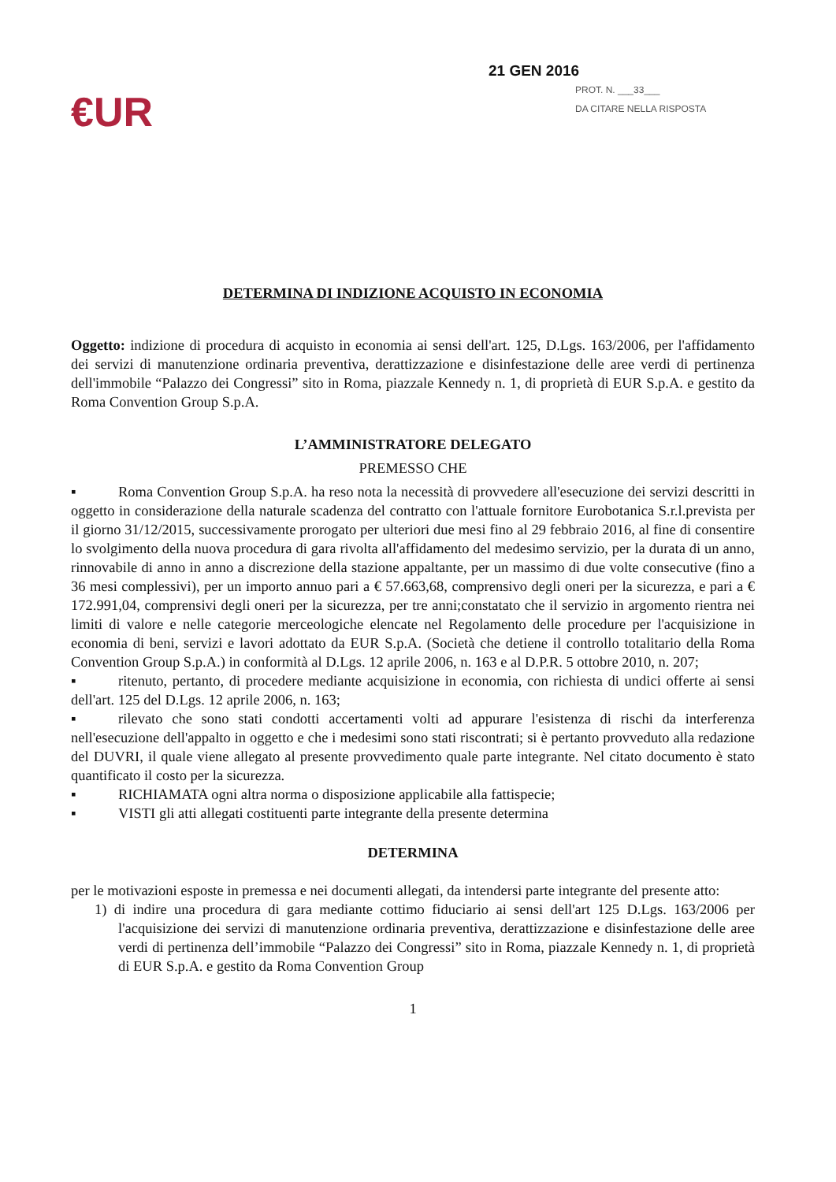21 GEN 2016
PROT. N. ___33___
DA CITARE NELLA RISPOSTA
€UR
DETERMINA DI INDIZIONE ACQUISTO IN ECONOMIA
Oggetto: indizione di procedura di acquisto in economia ai sensi dell'art. 125, D.Lgs. 163/2006, per l'affidamento dei servizi di manutenzione ordinaria preventiva, derattizzazione e disinfestazione delle aree verdi di pertinenza dell'immobile “Palazzo dei Congressi” sito in Roma, piazzale Kennedy n. 1, di proprietà di EUR S.p.A. e gestito da Roma Convention Group S.p.A.
L’AMMINISTRATORE DELEGATO
PREMESSO CHE
▪ Roma Convention Group S.p.A. ha reso nota la necessità di provvedere all'esecuzione dei servizi descritti in oggetto in considerazione della naturale scadenza del contratto con l'attuale fornitore Eurobotanica S.r.l.prevista per il giorno 31/12/2015, successivamente prorogato per ulteriori due mesi fino al 29 febbraio 2016, al fine di consentire lo svolgimento della nuova procedura di gara rivolta all'affidamento del medesimo servizio, per la durata di un anno, rinnovabile di anno in anno a discrezione della stazione appaltante, per un massimo di due volte consecutive (fino a 36 mesi complessivi), per un importo annuo pari a € 57.663,68, comprensivo degli oneri per la sicurezza, e pari a € 172.991,04, comprensivi degli oneri per la sicurezza, per tre anni;constatato che il servizio in argomento rientra nei limiti di valore e nelle categorie merceologiche elencate nel Regolamento delle procedure per l'acquisizione in economia di beni, servizi e lavori adottato da EUR S.p.A. (Società che detiene il controllo totalitario della Roma Convention Group S.p.A.) in conformità al D.Lgs. 12 aprile 2006, n. 163 e al D.P.R. 5 ottobre 2010, n. 207;
▪ ritenuto, pertanto, di procedere mediante acquisizione in economia, con richiesta di undici offerte ai sensi dell'art. 125 del D.Lgs. 12 aprile 2006, n. 163;
▪ rilevato che sono stati condotti accertamenti volti ad appurare l'esistenza di rischi da interferenza nell'esecuzione dell'appalto in oggetto e che i medesimi sono stati riscontrati; si è pertanto provveduto alla redazione del DUVRI, il quale viene allegato al presente provvedimento quale parte integrante. Nel citato documento è stato quantificato il costo per la sicurezza.
▪ RICHIAMATA ogni altra norma o disposizione applicabile alla fattispecie;
▪ VISTI gli atti allegati costituenti parte integrante della presente determina
DETERMINA
per le motivazioni esposte in premessa e nei documenti allegati, da intendersi parte integrante del presente atto:
1) di indire una procedura di gara mediante cottimo fiduciario ai sensi dell'art 125 D.Lgs. 163/2006 per l'acquisizione dei servizi di manutenzione ordinaria preventiva, derattizzazione e disinfestazione delle aree verdi di pertinenza dell’immobile “Palazzo dei Congressi” sito in Roma, piazzale Kennedy n. 1, di proprietà di EUR S.p.A. e gestito da Roma Convention Group
1